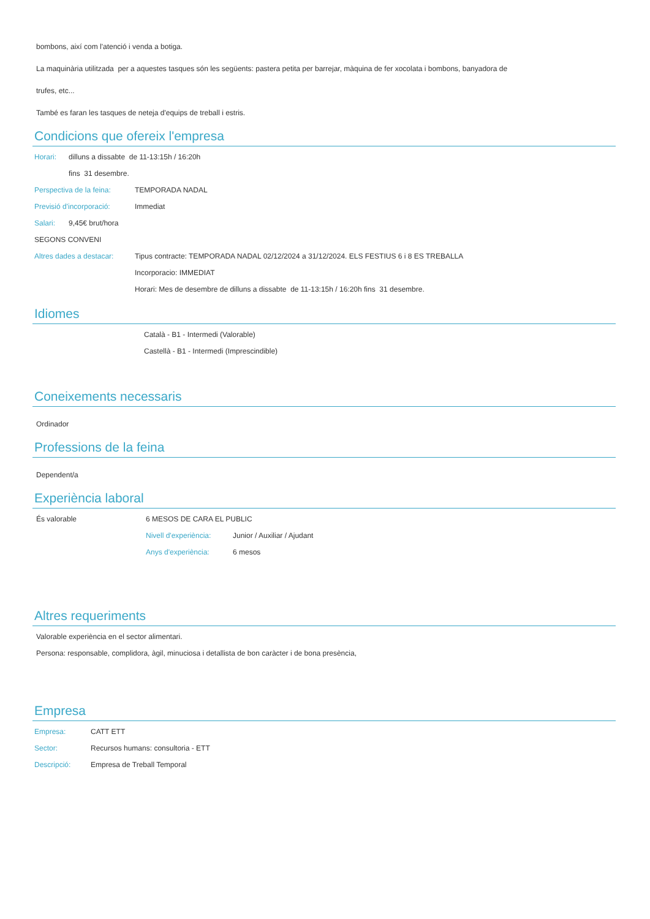bombons, així com l'atenció i venda a botiga.
La maquinària utilitzada per a aquestes tasques són les següents: pastera petita per barrejar, màquina de fer xocolata i bombons, banyadora de
trufes, etc...
També es faran les tasques de neteja d'equips de treball i estris.
Condicions que ofereix l'empresa
Horari: dilluns a dissabte de 11-13:15h / 16:20h
fins 31 desembre.
Perspectiva de la feina: TEMPORADA NADAL
Previsió d'incorporació: Immediat
Salari: 9,45€ brut/hora
SEGONS CONVENI
Altres dades a destacar: Tipus contracte: TEMPORADA NADAL 02/12/2024 a 31/12/2024. ELS FESTIUS 6 i 8 ES TREBALLA
Incorporacio: IMMEDIAT
Horari: Mes de desembre de dilluns a dissabte de 11-13:15h / 16:20h fins 31 desembre.
Idiomes
Català - B1 - Intermedi (Valorable)
Castellà - B1 - Intermedi (Imprescindible)
Coneixements necessaris
Ordinador
Professions de la feina
Dependent/a
Experiència laboral
És valorable 6 MESOS DE CARA EL PUBLIC
Nivell d'experiència: Junior / Auxiliar / Ajudant
Anys d'experiència: 6 mesos
Altres requeriments
Valorable experiència en el sector alimentari.
Persona: responsable, complidora, àgil, minuciosa i detallista de bon caràcter i de bona presència,
Empresa
Empresa: CATT ETT
Sector: Recursos humans: consultoria - ETT
Descripció: Empresa de Treball Temporal